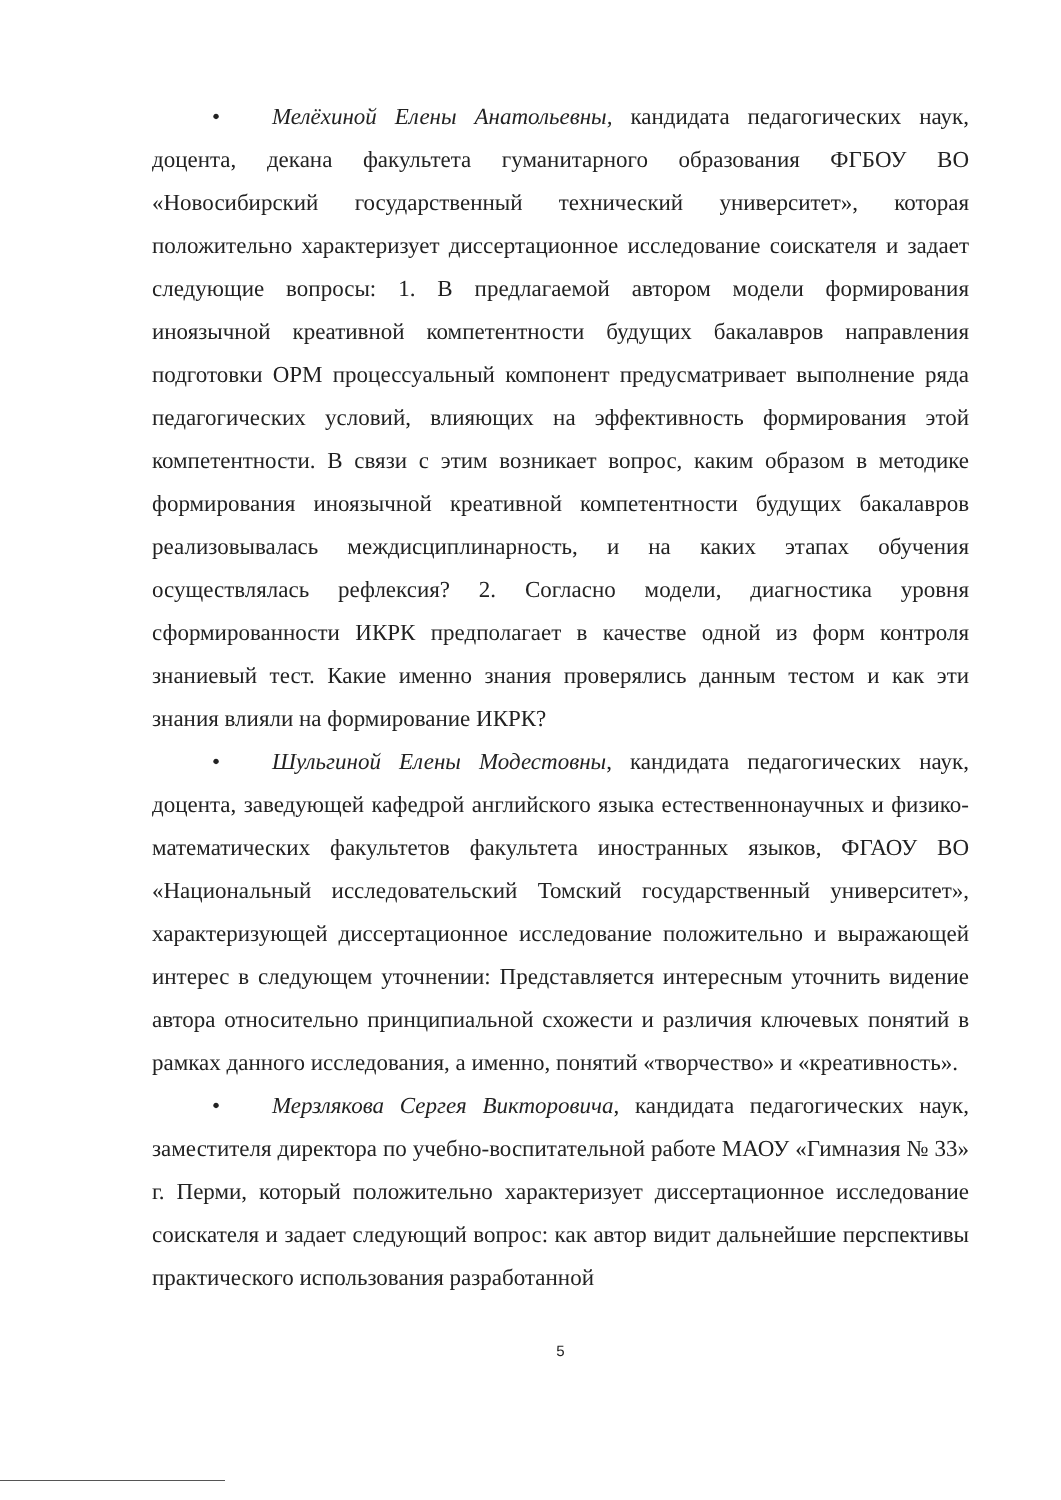• Мелёхиной Елены Анатольевны, кандидата педагогических наук, доцента, декана факультета гуманитарного образования ФГБОУ ВО «Новосибирский государственный технический университет», которая положительно характеризует диссертационное исследование соискателя и задает следующие вопросы: 1. В предлагаемой автором модели формирования иноязычной креативной компетентности будущих бакалавров направления подготовки ОРМ процессуальный компонент предусматривает выполнение ряда педагогических условий, влияющих на эффективность формирования этой компетентности. В связи с этим возникает вопрос, каким образом в методике формирования иноязычной креативной компетентности будущих бакалавров реализовывалась междисциплинарность, и на каких этапах обучения осуществлялась рефлексия? 2. Согласно модели, диагностика уровня сформированности ИКРК предполагает в качестве одной из форм контроля знаниевый тест. Какие именно знания проверялись данным тестом и как эти знания влияли на формирование ИКРК?
• Шульгиной Елены Модестовны, кандидата педагогических наук, доцента, заведующей кафедрой английского языка естественнонаучных и физико-математических факультетов факультета иностранных языков, ФГАОУ ВО «Национальный исследовательский Томский государственный университет», характеризующей диссертационное исследование положительно и выражающей интерес в следующем уточнении: Представляется интересным уточнить видение автора относительно принципиальной схожести и различия ключевых понятий в рамках данного исследования, а именно, понятий «творчество» и «креативность».
• Мерзлякова Сергея Викторовича, кандидата педагогических наук, заместителя директора по учебно-воспитательной работе МАОУ «Гимназия № 33» г. Перми, который положительно характеризует диссертационное исследование соискателя и задает следующий вопрос: как автор видит дальнейшие перспективы практического использования разработанной
5